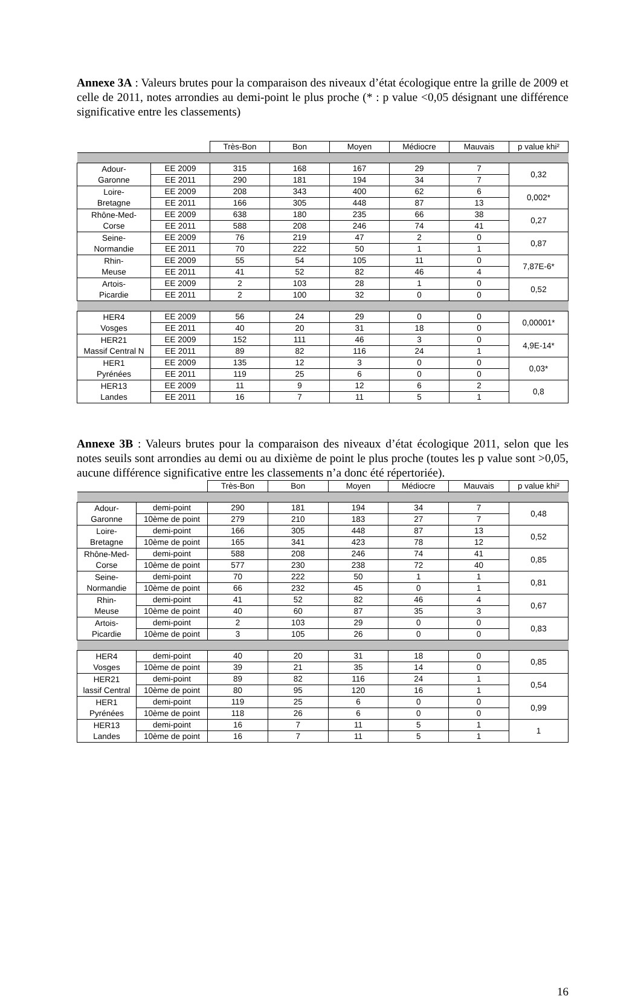Annexe 3A : Valeurs brutes pour la comparaison des niveaux d’état écologique entre la grille de 2009 et celle de 2011, notes arrondies au demi-point le plus proche (* : p value <0,05 désignant une différence significative entre les classements)
| | | Très-Bon | Bon | Moyen | Médiocre | Mauvais | p value khi² |
| --- | --- | --- | --- | --- | --- | --- | --- |
| Adour- Garonne | EE 2009 | 315 | 168 | 167 | 29 | 7 | 0,32 |
| | EE 2011 | 290 | 181 | 194 | 34 | 7 | |
| Loire- Bretagne | EE 2009 | 208 | 343 | 400 | 62 | 6 | 0,002* |
| | EE 2011 | 166 | 305 | 448 | 87 | 13 | |
| Rhône-Med- Corse | EE 2009 | 638 | 180 | 235 | 66 | 38 | 0,27 |
| | EE 2011 | 588 | 208 | 246 | 74 | 41 | |
| Seine- Normandie | EE 2009 | 76 | 219 | 47 | 2 | 0 | 0,87 |
| | EE 2011 | 70 | 222 | 50 | 1 | 1 | |
| Rhin- Meuse | EE 2009 | 55 | 54 | 105 | 11 | 0 | 7,87E-6* |
| | EE 2011 | 41 | 52 | 82 | 46 | 4 | |
| Artois- Picardie | EE 2009 | 2 | 103 | 28 | 1 | 0 | 0,52 |
| | EE 2011 | 2 | 100 | 32 | 0 | 0 | |
| HER4 Vosges | EE 2009 | 56 | 24 | 29 | 0 | 0 | 0,00001* |
| | EE 2011 | 40 | 20 | 31 | 18 | 0 | |
| HER21 Massif Central N | EE 2009 | 152 | 111 | 46 | 3 | 0 | 4,9E-14* |
| | EE 2011 | 89 | 82 | 116 | 24 | 1 | |
| HER1 Pyrénées | EE 2009 | 135 | 12 | 3 | 0 | 0 | 0,03* |
| | EE 2011 | 119 | 25 | 6 | 0 | 0 | |
| HER13 Landes | EE 2009 | 11 | 9 | 12 | 6 | 2 | 0,8 |
| | EE 2011 | 16 | 7 | 11 | 5 | 1 | |
Annexe 3B : Valeurs brutes pour la comparaison des niveaux d’état écologique 2011, selon que les notes seuils sont arrondies au demi ou au dixième de point le plus proche (toutes les p value sont >0,05, aucune différence significative entre les classements n’a donc été répertoriée).
| | | Très-Bon | Bon | Moyen | Médiocre | Mauvais | p value khi² |
| --- | --- | --- | --- | --- | --- | --- | --- |
| Adour- Garonne | demi-point | 290 | 181 | 194 | 34 | 7 | 0,48 |
| | 10ème de point | 279 | 210 | 183 | 27 | 7 | |
| Loire- Bretagne | demi-point | 166 | 305 | 448 | 87 | 13 | 0,52 |
| | 10ème de point | 165 | 341 | 423 | 78 | 12 | |
| Rhône-Med- Corse | demi-point | 588 | 208 | 246 | 74 | 41 | 0,85 |
| | 10ème de point | 577 | 230 | 238 | 72 | 40 | |
| Seine- Normandie | demi-point | 70 | 222 | 50 | 1 | 1 | 0,81 |
| | 10ème de point | 66 | 232 | 45 | 0 | 1 | |
| Rhin- Meuse | demi-point | 41 | 52 | 82 | 46 | 4 | 0,67 |
| | 10ème de point | 40 | 60 | 87 | 35 | 3 | |
| Artois- Picardie | demi-point | 2 | 103 | 29 | 0 | 0 | 0,83 |
| | 10ème de point | 3 | 105 | 26 | 0 | 0 | |
| HER4 Vosges | demi-point | 40 | 20 | 31 | 18 | 0 | 0,85 |
| | 10ème de point | 39 | 21 | 35 | 14 | 0 | |
| HER21 lassif Central | demi-point | 89 | 82 | 116 | 24 | 1 | 0,54 |
| | 10ème de point | 80 | 95 | 120 | 16 | 1 | |
| HER1 Pyrénées | demi-point | 119 | 25 | 6 | 0 | 0 | 0,99 |
| | 10ème de point | 118 | 26 | 6 | 0 | 0 | |
| HER13 Landes | demi-point | 16 | 7 | 11 | 5 | 1 | 1 |
| | 10ème de point | 16 | 7 | 11 | 5 | 1 | |
16